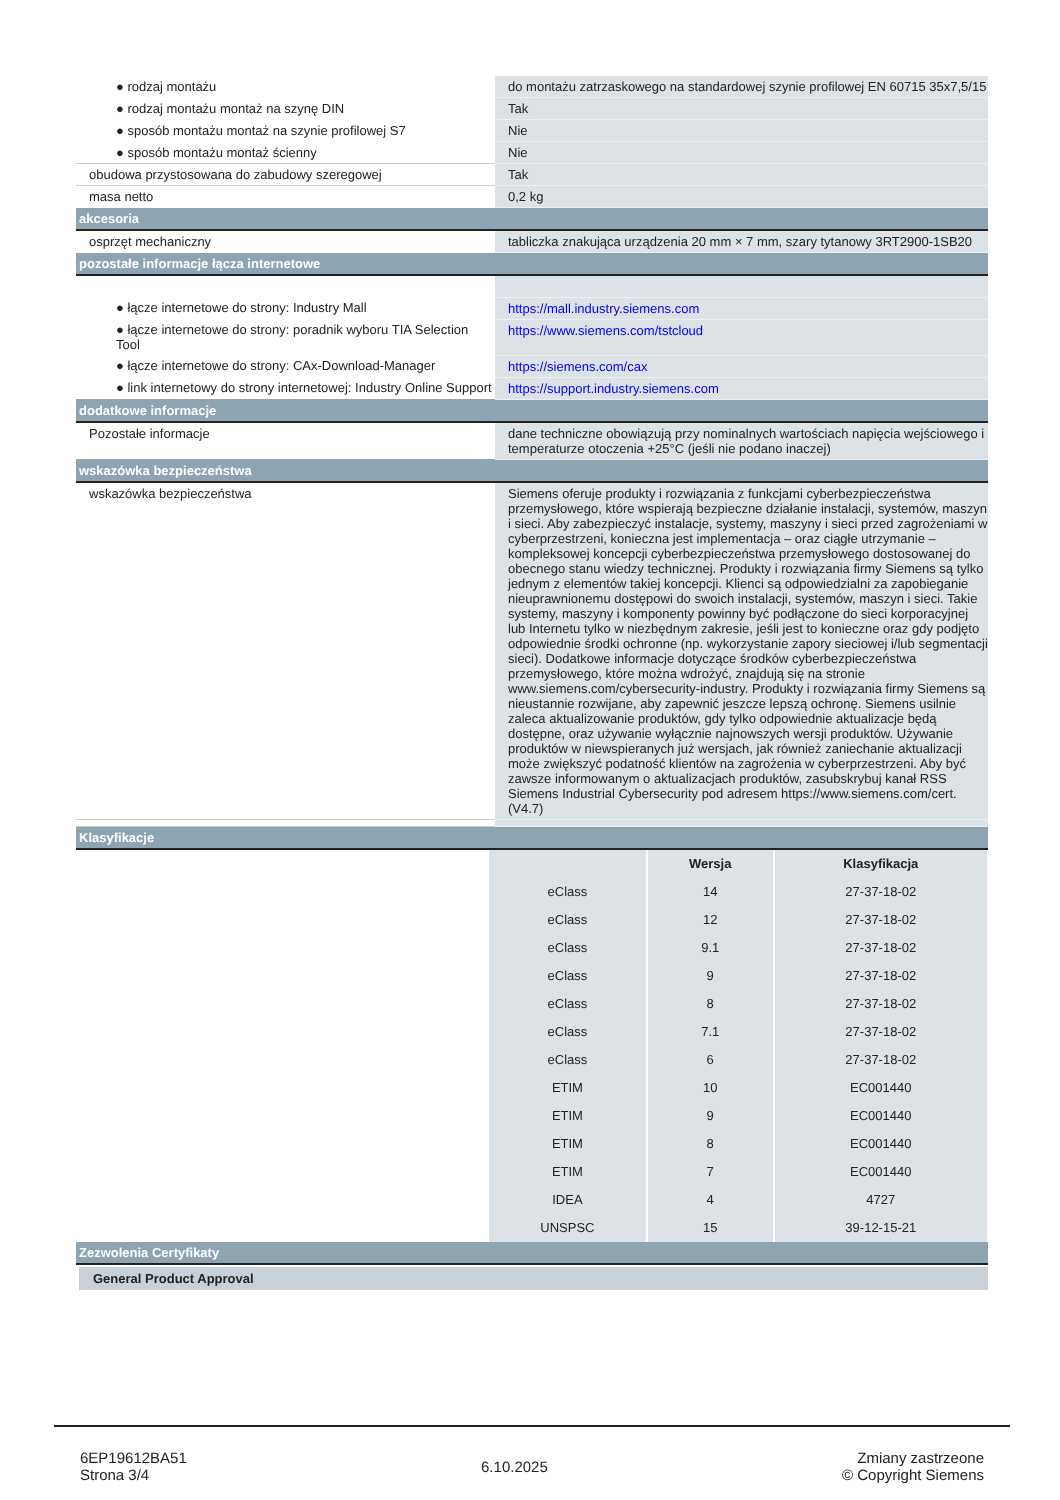| ● rodzaj montażu | do montażu zatrzaskowego na standardowej szynie profilowej EN 60715 35x7,5/15 |
| ● rodzaj montażu montaż na szynę DIN | Tak |
| ● sposób montażu montaż na szynie profilowej S7 | Nie |
| ● sposób montażu montaż ścienny | Nie |
| obudowa przystosowana do zabudowy szeregowej | Tak |
| masa netto | 0,2 kg |
| akcesoria | |
| osprzęt mechaniczny | tabliczka znakująca urządzenia 20 mm × 7 mm, szary tytanowy 3RT2900-1SB20 |
| pozostałe informacje łącza internetowe | |
| ● łącze internetowe do strony: Industry Mall | https://mall.industry.siemens.com |
| ● łącze internetowe do strony: poradnik wyboru TIA Selection Tool | https://www.siemens.com/tstcloud |
| ● łącze internetowe do strony: CAx-Download-Manager | https://siemens.com/cax |
| ● link internetowy do strony internetowej: Industry Online Support | https://support.industry.siemens.com |
| dodatkowe informacje | |
| Pozostałe informacje | dane techniczne obowiązują przy nominalnych wartościach napięcia wejściowego i temperaturze otoczenia +25°C (jeśli nie podano inaczej) |
| wskazówka bezpieczeństwa | |
| wskazówka bezpieczeństwa | Siemens oferuje produkty i rozwiązania z funkcjami cyberbezpieczeństwa przemysłowego, które wspierają bezpieczne działanie instalacji, systemów, maszyn i sieci. Aby zabezpieczyć instalacje, systemy, maszyny i sieci przed zagrożeniami w cyberprzestrzeni, konieczna jest implementacja – oraz ciągłe utrzymanie – kompleksowej koncepcji cyberbezpieczeństwa przemysłowego dostosowanej do obecnego stanu wiedzy technicznej. Produkty i rozwiązania firmy Siemens są tylko jednym z elementów takiej koncepcji. Klienci są odpowiedzialni za zapobieganie nieuprawnionemu dostępowi do swoich instalacji, systemów, maszyn i sieci. Takie systemy, maszyny i komponenty powinny być podłączone do sieci korporacyjnej lub Internetu tylko w niezbędnym zakresie, jeśli jest to konieczne oraz gdy podjęto odpowiednie środki ochronne (np. wykorzystanie zapory sieciowej i/lub segmentacji sieci). Dodatkowe informacje dotyczące środków cyberbezpieczeństwa przemysłowego, które można wdrożyć, znajdują się na stronie www.siemens.com/cybersecurity-industry. Produkty i rozwiązania firmy Siemens są nieustannie rozwijane, aby zapewnić jeszcze lepszą ochronę. Siemens usilnie zaleca aktualizowanie produktów, gdy tylko odpowiednie aktualizacje będą dostępne, oraz używanie wyłącznie najnowszych wersji produktów. Używanie produktów w niewspieranych już wersjach, jak również zaniechanie aktualizacji może zwiększyć podatność klientów na zagrożenia w cyberprzestrzeni. Aby być zawsze informowanym o aktualizacjach produktów, zasubskrybuj kanał RSS Siemens Industrial Cybersecurity pod adresem https://www.siemens.com/cert. (V4.7) |
| Klasyfikacje | |
| | Wersja | Klasyfikacja |
| --- | --- | --- |
| eClass | 14 | 27-37-18-02 |
| eClass | 12 | 27-37-18-02 |
| eClass | 9.1 | 27-37-18-02 |
| eClass | 9 | 27-37-18-02 |
| eClass | 8 | 27-37-18-02 |
| eClass | 7.1 | 27-37-18-02 |
| eClass | 6 | 27-37-18-02 |
| ETIM | 10 | EC001440 |
| ETIM | 9 | EC001440 |
| ETIM | 8 | EC001440 |
| ETIM | 7 | EC001440 |
| IDEA | 4 | 4727 |
| UNSPSC | 15 | 39-12-15-21 |
| Zezwolenia Certyfikaty |
General Product Approval
6EP19612BA51
Strona 3/4
6.10.2025
Zmiany zastrzeone
© Copyright Siemens